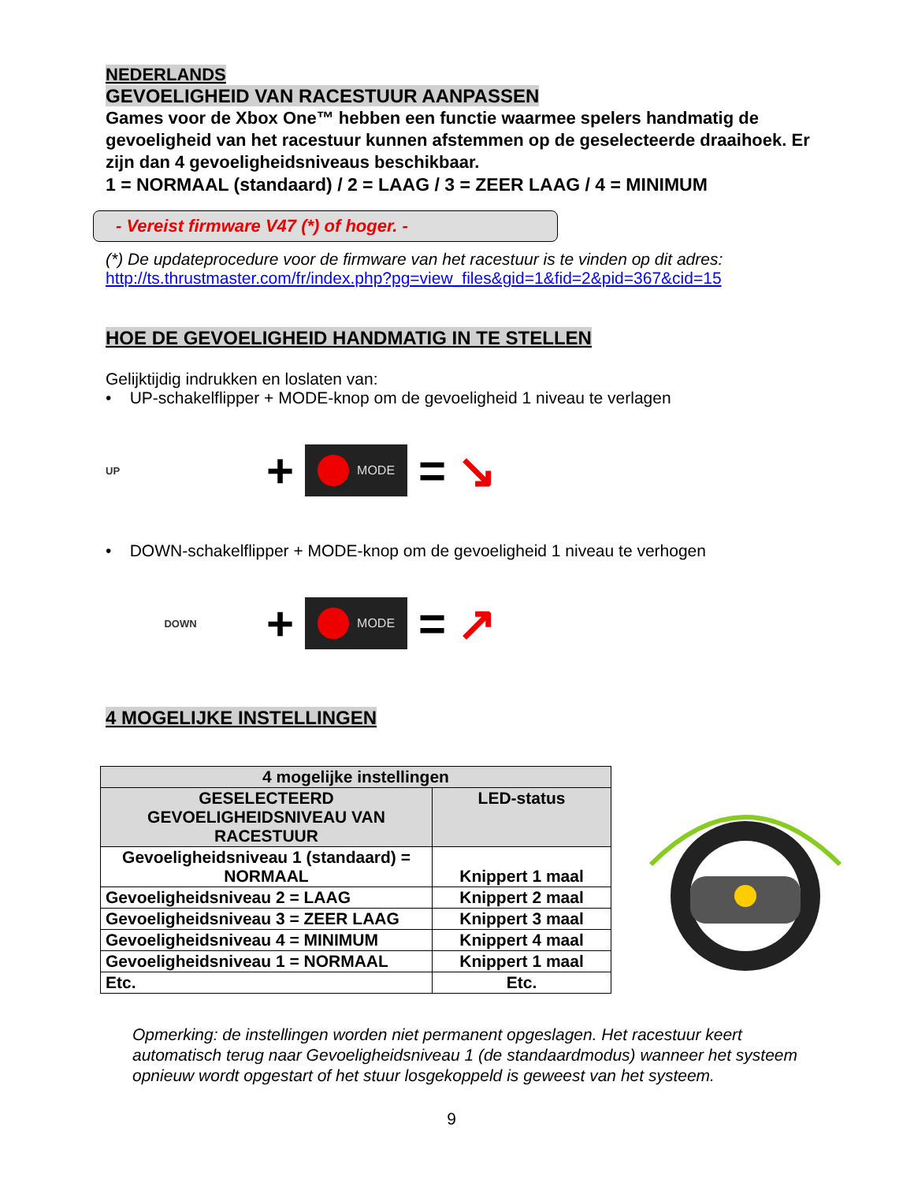NEDERLANDS
GEVOELIGHEID VAN RACESTUUR AANPASSEN
Games voor de Xbox One™ hebben een functie waarmee spelers handmatig de gevoeligheid van het racestuur kunnen afstemmen op de geselecteerde draaihoek. Er zijn dan 4 gevoeligheidsniveaus beschikbaar.
1 = NORMAAL (standaard) / 2 = LAAG / 3 = ZEER LAAG / 4 = MINIMUM
- Vereist firmware V47 (*) of hoger. -
(*) De updateprocedure voor de firmware van het racestuur is te vinden op dit adres:
http://ts.thrustmaster.com/fr/index.php?pg=view_files&gid=1&fid=2&pid=367&cid=15
HOE DE GEVOELIGHEID HANDMATIG IN TE STELLEN
Gelijktijdig indrukken en loslaten van:
• UP-schakelflipper + MODE-knop om de gevoeligheid 1 niveau te verlagen
UP
+
MODE
= ↘
• DOWN-schakelflipper + MODE-knop om de gevoeligheid 1 niveau te verhogen
DOWN
+
MODE
= ↗
4 MOGELIJKE INSTELLINGEN
| 4 mogelijke instellingen | |
| --- | --- |
| GESELECTEERD GEVOELIGHEIDSNIVEAU VAN RACESTUUR | LED-status |
| Gevoeligheidsniveau 1 (standaard) = NORMAAL | Knippert 1 maal |
| Gevoeligheidsniveau 2 = LAAG | Knippert 2 maal |
| Gevoeligheidsniveau 3 = ZEER LAAG | Knippert 3 maal |
| Gevoeligheidsniveau 4 = MINIMUM | Knippert 4 maal |
| Gevoeligheidsniveau 1 = NORMAAL | Knippert 1 maal |
| Etc. | Etc. |
Opmerking: de instellingen worden niet permanent opgeslagen. Het racestuur keert automatisch terug naar Gevoeligheidsniveau 1 (de standaardmodus) wanneer het systeem opnieuw wordt opgestart of het stuur losgekoppeld is geweest van het systeem.
9